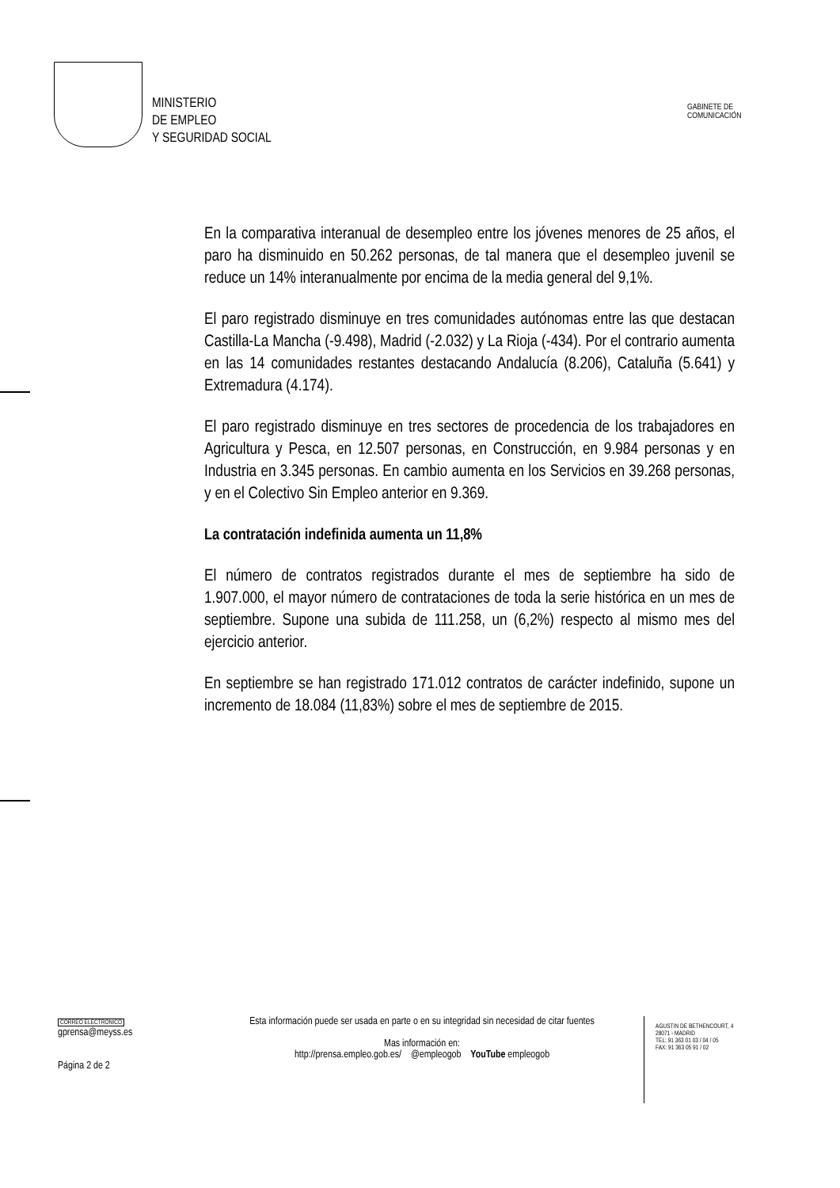MINISTERIO
DE EMPLEO
Y SEGURIDAD SOCIAL
GABINETE DE
COMUNICACIÓN
En la comparativa interanual de desempleo entre los jóvenes menores de 25 años, el paro ha disminuido en 50.262 personas, de tal manera que el desempleo juvenil se reduce un 14% interanualmente por encima de la media general del 9,1%.
El paro registrado disminuye en tres comunidades autónomas entre las que destacan Castilla-La Mancha (-9.498), Madrid (-2.032) y La Rioja (-434). Por el contrario aumenta en las 14 comunidades restantes destacando Andalucía (8.206), Cataluña (5.641) y Extremadura (4.174).
El paro registrado disminuye en tres sectores de procedencia de los trabajadores en Agricultura y Pesca, en 12.507 personas, en Construcción, en 9.984 personas y en Industria en 3.345 personas. En cambio aumenta en los Servicios en 39.268 personas, y en el Colectivo Sin Empleo anterior en 9.369.
La contratación indefinida aumenta un 11,8%
El número de contratos registrados durante el mes de septiembre ha sido de 1.907.000, el mayor número de contrataciones de toda la serie histórica en un mes de septiembre. Supone una subida de 111.258, un (6,2%) respecto al mismo mes del ejercicio anterior.
En septiembre se han registrado 171.012 contratos de carácter indefinido, supone un incremento de 18.084 (11,83%) sobre el mes de septiembre de 2015.
CORREO ELECTRÓNICO
gprensa@meyss.es
Página 2 de 2
Esta información puede ser usada en parte o en su integridad sin necesidad de citar fuentes
Mas información en:
http://prensa.empleo.gob.es/ @empleogob YouTube empleogob
AGUSTIN DE BETHENCOURT, 4
28071 - MADRID
TEL: 91 363 01 03 / 04 / 05
FAX: 91 363 05 91 / 02